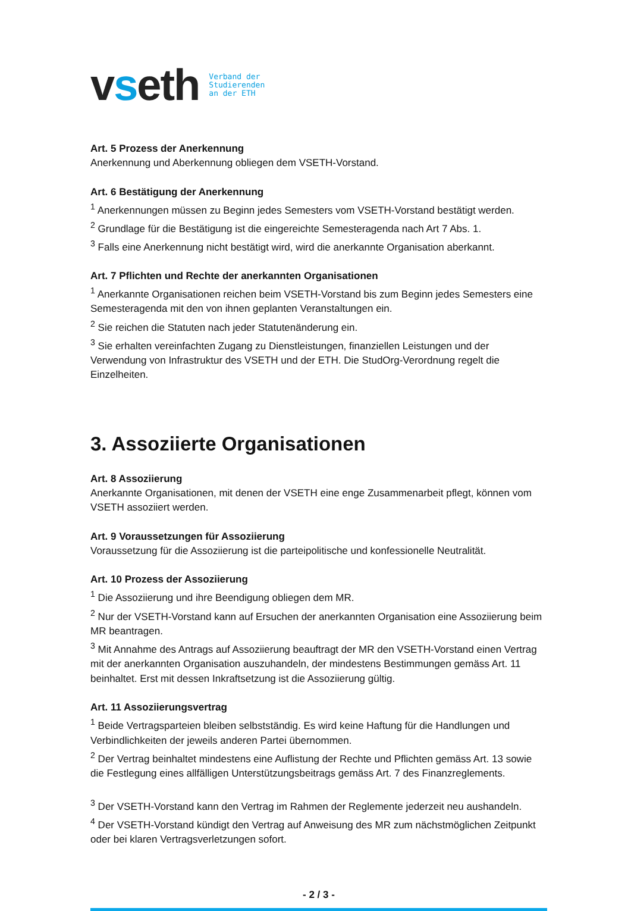vseth
Verband der
Studierenden
an der ETH
Art. 5 Prozess der Anerkennung
Anerkennung und Aberkennung obliegen dem VSETH-Vorstand.
Art. 6 Bestätigung der Anerkennung
<sup>1</sup> Anerkennungen müssen zu Beginn jedes Semesters vom VSETH-Vorstand bestätigt werden.
<sup>2</sup> Grundlage für die Bestätigung ist die eingereichte Semesteragenda nach Art 7 Abs. 1.
<sup>3</sup> Falls eine Anerkennung nicht bestätigt wird, wird die anerkannte Organisation aberkannt.
Art. 7 Pflichten und Rechte der anerkannten Organisationen
<sup>1</sup> Anerkannte Organisationen reichen beim VSETH-Vorstand bis zum Beginn jedes Semesters eine Semesteragenda mit den von ihnen geplanten Veranstaltungen ein.
<sup>2</sup> Sie reichen die Statuten nach jeder Statutenänderung ein.
<sup>3</sup> Sie erhalten vereinfachten Zugang zu Dienstleistungen, finanziellen Leistungen und der Verwendung von Infrastruktur des VSETH und der ETH. Die StudOrg-Verordnung regelt die Einzelheiten.
3. Assoziierte Organisationen
Art. 8 Assoziierung
Anerkannte Organisationen, mit denen der VSETH eine enge Zusammenarbeit pflegt, können vom VSETH assoziiert werden.
Art. 9 Voraussetzungen für Assoziierung
Voraussetzung für die Assoziierung ist die parteipolitische und konfessionelle Neutralität.
Art. 10 Prozess der Assoziierung
<sup>1</sup> Die Assoziierung und ihre Beendigung obliegen dem MR.
<sup>2</sup> Nur der VSETH-Vorstand kann auf Ersuchen der anerkannten Organisation eine Assoziierung beim MR beantragen.
<sup>3</sup> Mit Annahme des Antrags auf Assoziierung beauftragt der MR den VSETH-Vorstand einen Vertrag mit der anerkannten Organisation auszuhandeln, der mindestens Bestimmungen gemäss Art. 11 beinhaltet. Erst mit dessen Inkraftsetzung ist die Assoziierung gültig.
Art. 11 Assoziierungsvertrag
<sup>1</sup> Beide Vertragsparteien bleiben selbstständig. Es wird keine Haftung für die Handlungen und Verbindlichkeiten der jeweils anderen Partei übernommen.
<sup>2</sup> Der Vertrag beinhaltet mindestens eine Auflistung der Rechte und Pflichten gemäss Art. 13 sowie die Festlegung eines allfälligen Unterstützungsbeitrags gemäss Art. 7 des Finanzreglements.
<sup>3</sup> Der VSETH-Vorstand kann den Vertrag im Rahmen der Reglemente jederzeit neu aushandeln.
<sup>4</sup> Der VSETH-Vorstand kündigt den Vertrag auf Anweisung des MR zum nächstmöglichen Zeitpunkt oder bei klaren Vertragsverletzungen sofort.
- 2 / 3 -